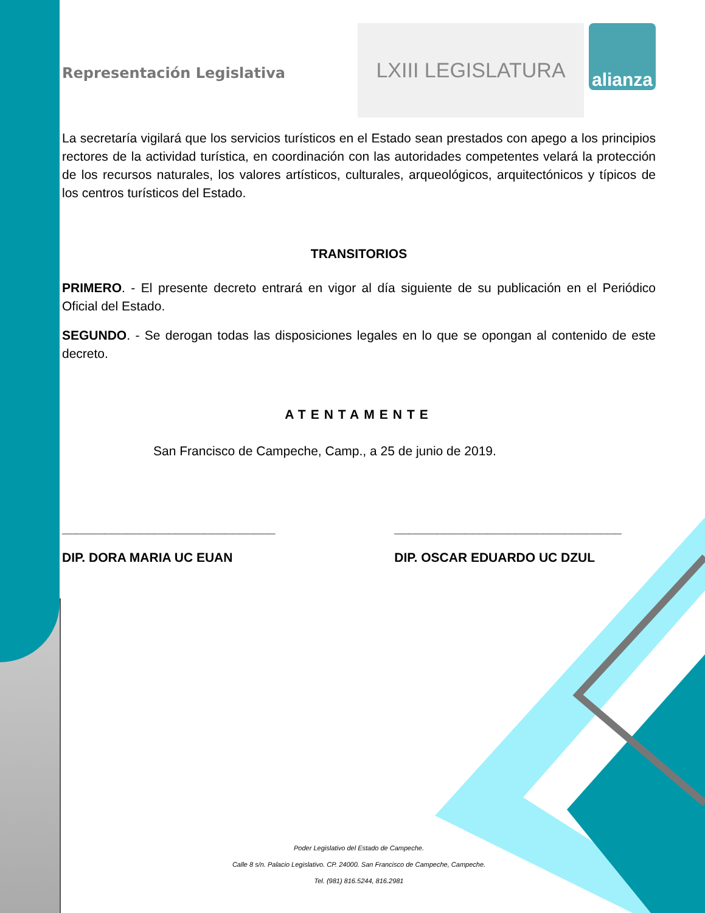Representación Legislativa
LXIII LEGISLATURA
alianza
La secretaría vigilará que los servicios turísticos en el Estado sean prestados con apego a los principios rectores de la actividad turística, en coordinación con las autoridades competentes velará la protección de los recursos naturales, los valores artísticos, culturales, arqueológicos, arquitectónicos y típicos de los centros turísticos del Estado.
TRANSITORIOS
PRIMERO. - El presente decreto entrará en vigor al día siguiente de su publicación en el Periódico Oficial del Estado.
SEGUNDO. - Se derogan todas las disposiciones legales en lo que se opongan al contenido de este decreto.
ATENTAMENTE
San Francisco de Campeche, Camp., a 25 de junio de 2019.
______________________________
DIP. DORA MARIA UC EUAN
________________________________
DIP. OSCAR EDUARDO UC DZUL
Poder Legislativo del Estado de Campeche.
Calle 8 s/n. Palacio Legislativo. CP. 24000. San Francisco de Campeche, Campeche.
Tel. (981) 816.5244, 816.2981